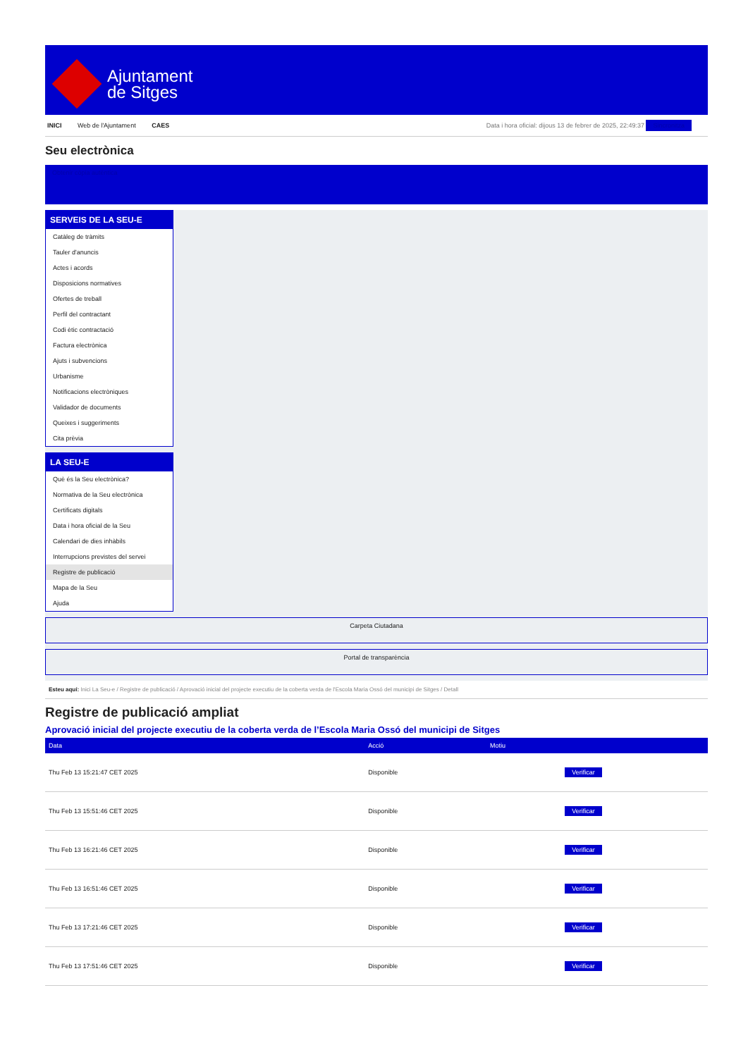Ajuntament
de Sitges
INICI Web de l'Ajuntament CAES
Data i hora oficial: dijous 13 de febrer de 2025, 22:49:37 Sincronitza
Seu electrònica
Obtenir còpia autèntica
SERVEIS DE LA SEU-E
Catàleg de tràmits
Tauler d'anuncis
Actes i acords
Disposicions normatives
Ofertes de treball
Perfil del contractant
Codi ètic contractació
Factura electrònica
Ajuts i subvencions
Urbanisme
Notificacions electròniques
Validador de documents
Queixes i suggeriments
Cita prèvia
LA SEU-E
Què és la Seu electrònica?
Normativa de la Seu electrònica
Certificats digitals
Data i hora oficial de la Seu
Calendari de dies inhàbils
Interrupcions previstes del servei
Registre de publicació
Mapa de la Seu
Ajuda
Carpeta Ciutadana
Portal de transparència
Esteu aquí: Inici La Seu-e / Registre de publicació / Aprovació inicial del projecte executiu de la coberta verda de l'Escola Maria Ossó del municipi de Sitges / Detall
Registre de publicació ampliat
Aprovació inicial del projecte executiu de la coberta verda de l’Escola Maria Ossó del municipi de Sitges
| Data | Acció | Motiu | |
| --- | --- | --- | --- |
| Thu Feb 13 15:21:47 CET 2025 | Disponible | | Verificar |
| Thu Feb 13 15:51:46 CET 2025 | Disponible | | Verificar |
| Thu Feb 13 16:21:46 CET 2025 | Disponible | | Verificar |
| Thu Feb 13 16:51:46 CET 2025 | Disponible | | Verificar |
| Thu Feb 13 17:21:46 CET 2025 | Disponible | | Verificar |
| Thu Feb 13 17:51:46 CET 2025 | Disponible | | Verificar |